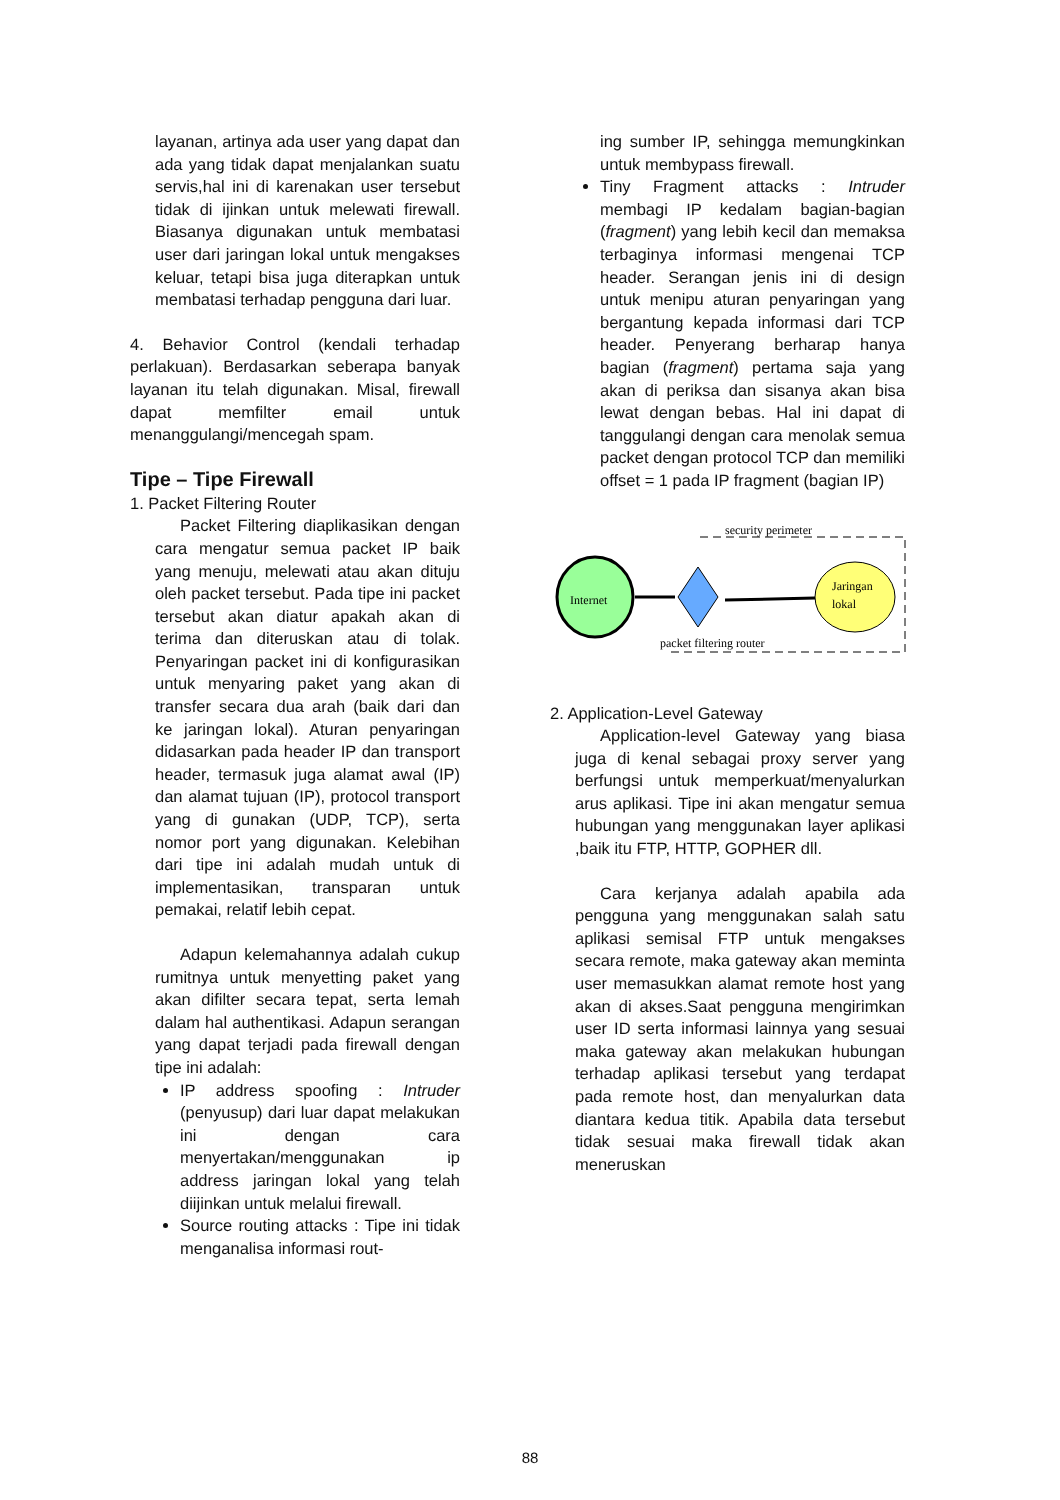layanan, artinya ada user yang dapat dan ada yang tidak dapat menjalankan suatu servis,hal ini di karenakan user tersebut tidak di ijinkan untuk melewati firewall. Biasanya digunakan untuk membatasi user dari jaringan lokal untuk mengakses keluar, tetapi bisa juga diterapkan untuk membatasi terhadap pengguna dari luar.
4. Behavior Control (kendali terhadap perlakuan). Berdasarkan seberapa banyak layanan itu telah digunakan. Misal, firewall dapat memfilter email untuk menanggulangi/mencegah spam.
Tipe – Tipe Firewall
1. Packet Filtering Router
Packet Filtering diaplikasikan dengan cara mengatur semua packet IP baik yang menuju, melewati atau akan dituju oleh packet tersebut. Pada tipe ini packet tersebut akan diatur apakah akan di terima dan diteruskan atau di tolak. Penyaringan packet ini di konfigurasikan untuk menyaring paket yang akan di transfer secara dua arah (baik dari dan ke jaringan lokal). Aturan penyaringan didasarkan pada header IP dan transport header, termasuk juga alamat awal (IP) dan alamat tujuan (IP), protocol transport yang di gunakan (UDP, TCP), serta nomor port yang digunakan. Kelebihan dari tipe ini adalah mudah untuk di implementasikan, transparan untuk pemakai, relatif lebih cepat.
Adapun kelemahannya adalah cukup rumitnya untuk menyetting paket yang akan difilter secara tepat, serta lemah dalam hal authentikasi. Adapun serangan yang dapat terjadi pada firewall dengan tipe ini adalah:
IP address spoofing : Intruder (penyusup) dari luar dapat melakukan ini dengan cara menyertakan/menggunakan ip address jaringan lokal yang telah diijinkan untuk melalui firewall.
Source routing attacks : Tipe ini tidak menganalisa informasi rout-
ing sumber IP, sehingga memungkinkan untuk membypass firewall.
Tiny Fragment attacks : Intruder membagi IP kedalam bagian-bagian (fragment) yang lebih kecil dan memaksa terbaginya informasi mengenai TCP header. Serangan jenis ini di design untuk menipu aturan penyaringan yang bergantung kepada informasi dari TCP header. Penyerang berharap hanya bagian (fragment) pertama saja yang akan di periksa dan sisanya akan bisa lewat dengan bebas. Hal ini dapat di tanggulangi dengan cara menolak semua packet dengan protocol TCP dan memiliki offset = 1 pada IP fragment (bagian IP)
security perimeter
Internet
Jaringan
lokal
packet filtering router
2. Application-Level Gateway
Application-level Gateway yang biasa juga di kenal sebagai proxy server yang berfungsi untuk memperkuat/menyalurkan arus aplikasi. Tipe ini akan mengatur semua hubungan yang menggunakan layer aplikasi ,baik itu FTP, HTTP, GOPHER dll.
Cara kerjanya adalah apabila ada pengguna yang menggunakan salah satu aplikasi semisal FTP untuk mengakses secara remote, maka gateway akan meminta user memasukkan alamat remote host yang akan di akses.Saat pengguna mengirimkan user ID serta informasi lainnya yang sesuai maka gateway akan melakukan hubungan terhadap aplikasi tersebut yang terdapat pada remote host, dan menyalurkan data diantara kedua titik. Apabila data tersebut tidak sesuai maka firewall tidak akan meneruskan
88